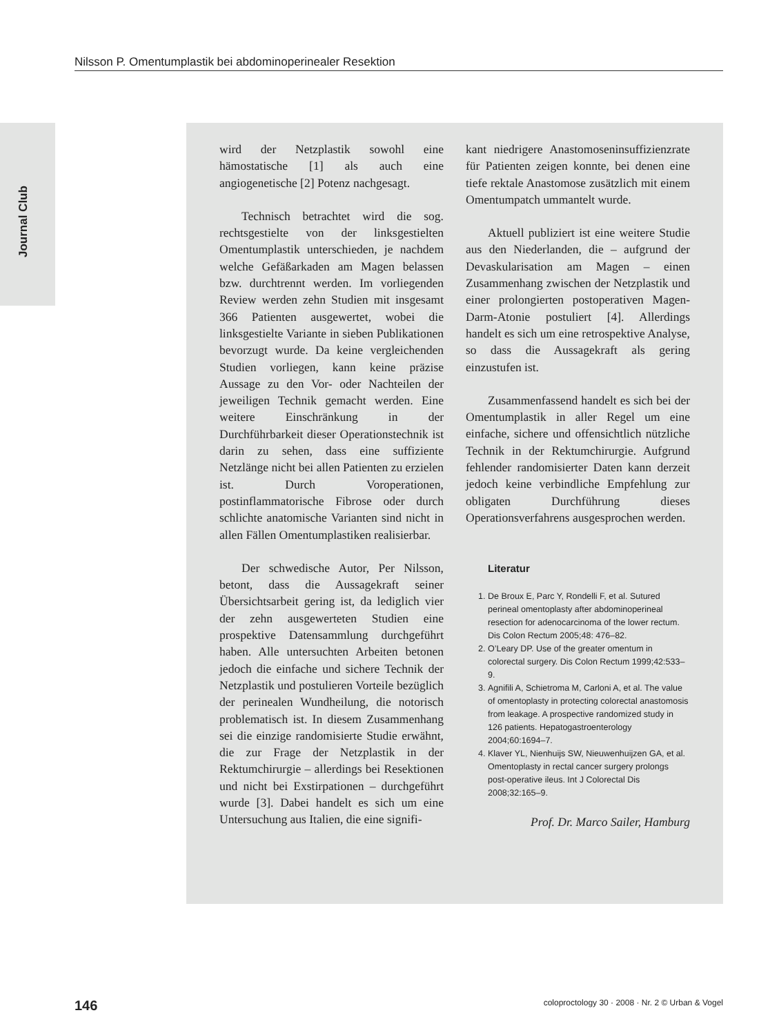Nilsson P. Omentumplastik bei abdominoperinealer Resektion
Journal Club
wird der Netzplastik sowohl eine hämostatische [1] als auch eine angiogenetische [2] Potenz nachgesagt.
Technisch betrachtet wird die sog. rechtsgestielte von der linksgestielten Omentumplastik unterschieden, je nachdem welche Gefäßarkaden am Magen belassen bzw. durchtrennt werden. Im vorliegenden Review werden zehn Studien mit insgesamt 366 Patienten ausgewertet, wobei die linksgestielte Variante in sieben Publikationen bevorzugt wurde. Da keine vergleichenden Studien vorliegen, kann keine präzise Aussage zu den Vor- oder Nachteilen der jeweiligen Technik gemacht werden. Eine weitere Einschränkung in der Durchführbarkeit dieser Operationstechnik ist darin zu sehen, dass eine suffiziente Netzlänge nicht bei allen Patienten zu erzielen ist. Durch Voroperationen, postinflammatorische Fibrose oder durch schlichte anatomische Varianten sind nicht in allen Fällen Omentumplastiken realisierbar.
Der schwedische Autor, Per Nilsson, betont, dass die Aussagekraft seiner Übersichtsarbeit gering ist, da lediglich vier der zehn ausgewerteten Studien eine prospektive Datensammlung durchgeführt haben. Alle untersuchten Arbeiten betonen jedoch die einfache und sichere Technik der Netzplastik und postulieren Vorteile bezüglich der perinealen Wundheilung, die notorisch problematisch ist. In diesem Zusammenhang sei die einzige randomisierte Studie erwähnt, die zur Frage der Netzplastik in der Rektumchirurgie – allerdings bei Resektionen und nicht bei Exstirpationen – durchgeführt wurde [3]. Dabei handelt es sich um eine Untersuchung aus Italien, die eine signifi-
kant niedrigere Anastomoseninsuffizienzrate für Patienten zeigen konnte, bei denen eine tiefe rektale Anastomose zusätzlich mit einem Omentumpatch ummantelt wurde.
Aktuell publiziert ist eine weitere Studie aus den Niederlanden, die – aufgrund der Devaskularisation am Magen – einen Zusammenhang zwischen der Netzplastik und einer prolongierten postoperativen Magen-Darm-Atonie postuliert [4]. Allerdings handelt es sich um eine retrospektive Analyse, so dass die Aussagekraft als gering einzustufen ist.
Zusammenfassend handelt es sich bei der Omentumplastik in aller Regel um eine einfache, sichere und offensichtlich nützliche Technik in der Rektumchirurgie. Aufgrund fehlender randomisierter Daten kann derzeit jedoch keine verbindliche Empfehlung zur obligaten Durchführung dieses Operationsverfahrens ausgesprochen werden.
Literatur
1. De Broux E, Parc Y, Rondelli F, et al. Sutured perineal omentoplasty after abdominoperineal resection for adenocarcinoma of the lower rectum. Dis Colon Rectum 2005;48: 476–82.
2. O’Leary DP. Use of the greater omentum in colorectal surgery. Dis Colon Rectum 1999;42:533–9.
3. Agnifili A, Schietroma M, Carloni A, et al. The value of omentoplasty in protecting colorectal anastomosis from leakage. A prospective randomized study in 126 patients. Hepatogastroenterology 2004;60:1694–7.
4. Klaver YL, Nienhuijs SW, Nieuwenhuijzen GA, et al. Omentoplasty in rectal cancer surgery prolongs post-operative ileus. Int J Colorectal Dis 2008;32:165–9.
Prof. Dr. Marco Sailer, Hamburg
146 coloproctology 30 · 2008 · Nr. 2 © Urban & Vogel